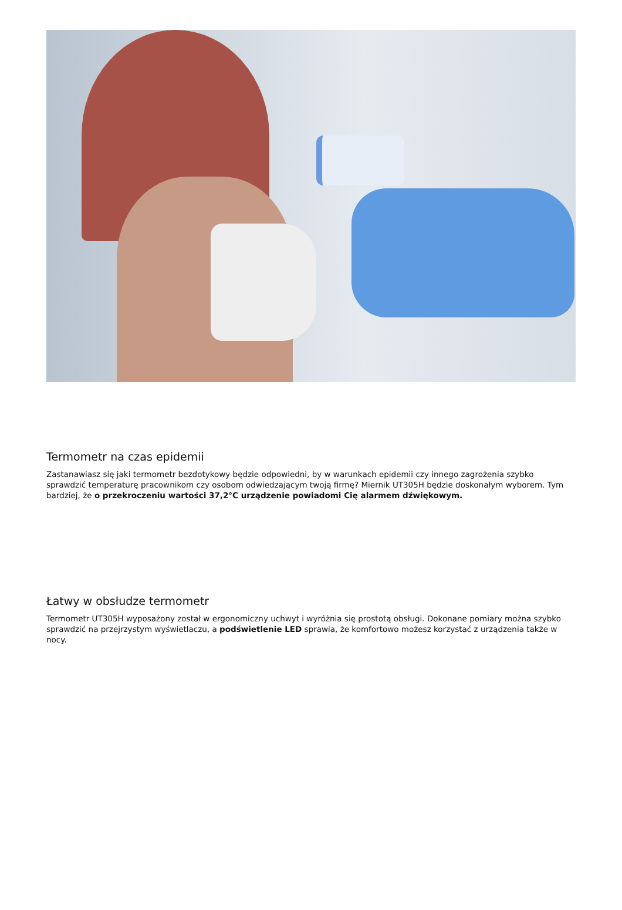Termometr na czas epidemii
Zastanawiasz się jaki termometr bezdotykowy będzie odpowiedni, by w warunkach epidemii czy innego zagrożenia szybko sprawdzić temperaturę pracownikom czy osobom odwiedzającym twoją firmę? Miernik UT305H będzie doskonałym wyborem. Tym bardziej, że o przekroczeniu wartości 37,2°C urządzenie powiadomi Cię alarmem dźwiękowym.
Łatwy w obsłudze termometr
Termometr UT305H wyposażony został w ergonomiczny uchwyt i wyróżnia się prostotą obsługi. Dokonane pomiary można szybko sprawdzić na przejrzystym wyświetlaczu, a podświetlenie LED sprawia, że komfortowo możesz korzystać z urządzenia także w nocy.